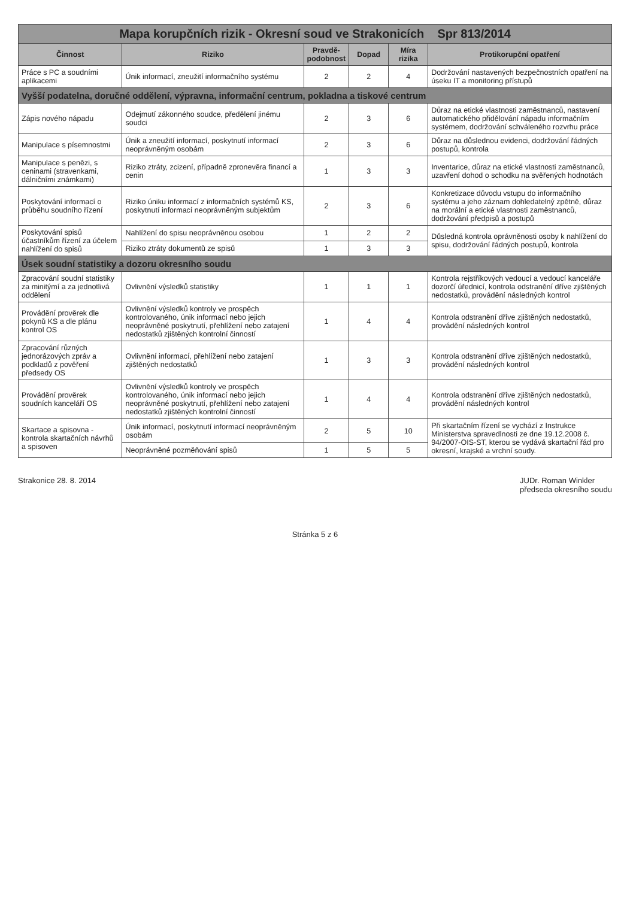| Mapa korupčních rizik - Okresní soud ve Strakonicích Spr 813/2014 | | | | | |
| Činnost | Riziko | Pravdě-podobnost | Dopad | Míra rizika | Protikorupční opatření |
| Práce s PC a soudními aplikacemi | Únik informací, zneužití informačního systému | 2 | 2 | 4 | Dodržování nastavených bezpečnostních opatření na úseku IT a monitoring přístupů |
| Vyšší podatelna, doručné oddělení, výpravna, informační centrum, pokladna a tiskové centrum | | | | | |
| Zápis nového nápadu | Odejmutí zákonného soudce, předělení jinému soudci | 2 | 3 | 6 | Důraz na etické vlastnosti zaměstnanců, nastavení automatického přidělování nápadu informačním systémem, dodržování schváleného rozvrhu práce |
| Manipulace s písemnostmi | Únik a zneužití informací, poskytnutí informací neoprávněným osobám | 2 | 3 | 6 | Důraz na důslednou evidenci, dodržování řádných postupů, kontrola |
| Manipulace s penězi, s ceninami (stravenkami, dálničními známkami) | Riziko ztráty, zcizení, případně zpronevěra financí a cenin | 1 | 3 | 3 | Inventarice, důraz na etické vlastnosti zaměstnanců, uzavření dohod o schodku na svěřených hodnotách |
| Poskytování informací o průběhu soudního řízení | Riziko úniku informací z informačních systémů KS, poskytnutí informací neoprávněným subjektům | 2 | 3 | 6 | Konkretizace důvodu vstupu do informačního systému a jeho záznam dohledatelný zpětně, důraz na morální a etické vlastnosti zaměstnanců, dodržování předpisů a postupů |
| Poskytování spisů účastníkům řízení za účelem nahlížení do spisů | Nahlížení do spisu neoprávněnou osobou | 1 | 2 | 2 | Důsledná kontrola oprávněnosti osoby k nahlížení do spisu, dodržování řádných postupů, kontrola |
| | Riziko ztráty dokumentů ze spisů | 1 | 3 | 3 | |
| Úsek soudní statistiky a dozoru okresního soudu | | | | | |
| Zpracování soudní statistiky za minitýmí a za jednotlivá oddělení | Ovlivnění výsledků statistiky | 1 | 1 | 1 | Kontrola rejstříkových vedoucí a vedoucí kanceláře dozorčí úřednicí, kontrola odstranění dříve zjištěných nedostatků, provádění následných kontrol |
| Provádění prověrek dle pokynů KS a dle plánu kontrol OS | Ovlivnění výsledků kontroly ve prospěch kontrolovaného, únik informací nebo jejich neoprávněné poskytnutí, přehlížení nebo zatajení nedostatků zjištěných kontrolní činností | 1 | 4 | 4 | Kontrola odstranění dříve zjištěných nedostatků, provádění následných kontrol |
| Zpracování různých jednorázových zpráv a podkladů z pověření předsedy OS | Ovlivnění informací, přehlížení nebo zatajení zjištěných nedostatků | 1 | 3 | 3 | Kontrola odstranění dříve zjištěných nedostatků, provádění následných kontrol |
| Provádění prověrek soudních kanceláří OS | Ovlivnění výsledků kontroly ve prospěch kontrolovaného, únik informací nebo jejich neoprávněné poskytnutí, přehlížení nebo zatajení nedostatků zjištěných kontrolní činností | 1 | 4 | 4 | Kontrola odstranění dříve zjištěných nedostatků, provádění následných kontrol |
| Skartace a spisovna - kontrola skartačních návrhů a spisoven | Únik informací, poskytnutí informací neoprávněným osobám | 2 | 5 | 10 | Při skartačním řízení se vychází z Instrukce Ministerstva spravedlnosti ze dne 19.12.2008 č. 94/2007-OIS-ST, kterou se vydává skartační řád pro okresní, krajské a vrchní soudy. |
| | Neoprávněné pozměňování spisů | 1 | 5 | 5 | |
Strakonice 28. 8. 2014 JUDr. Roman Winkler
předseda okresního soudu
Stránka 5 z 6